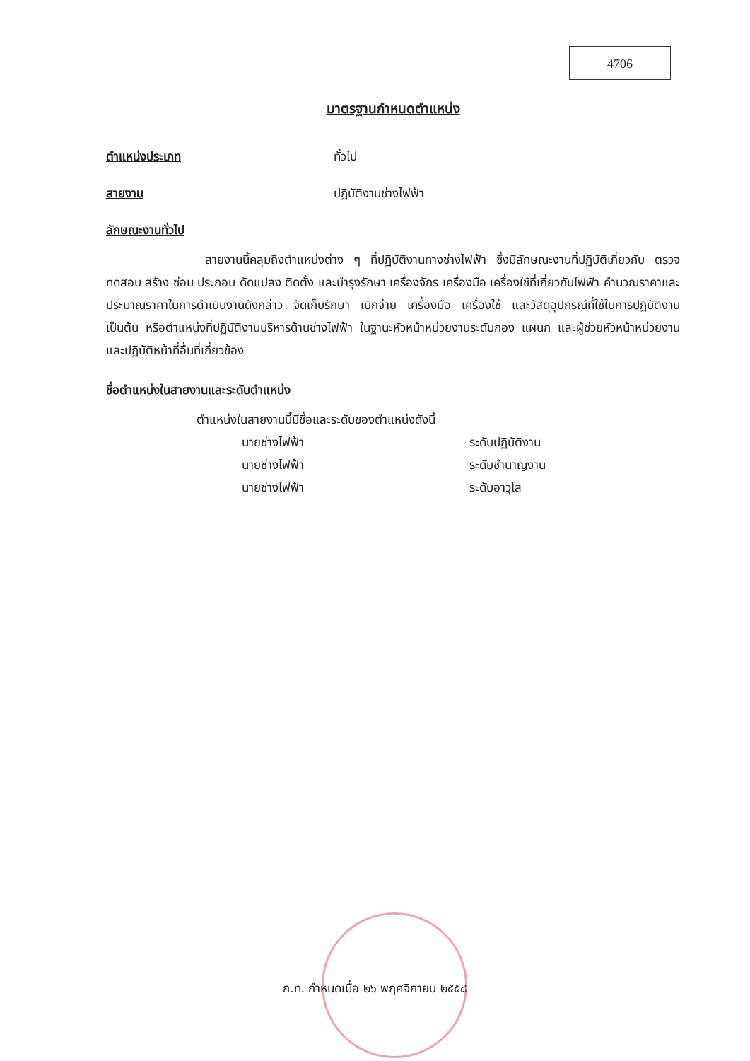4706
มาตรฐานกำหนดตำแหน่ง
ตำแหน่งประเภท ทั่วไป
สายงาน ปฏิบัติงานช่างไฟฟ้า
ลักษณะงานทั่วไป
สายงานนี้คลุมถึงตำแหน่งต่าง ๆ ที่ปฏิบัติงานทางช่างไฟฟ้า ซึ่งมีลักษณะงานที่ปฏิบัติเกี่ยวกับ ตรวจ ทดสอบ สร้าง ซ่อม ประกอบ ดัดแปลง ติดตั้ง และบำรุงรักษา เครื่องจักร เครื่องมือ เครื่องใช้ที่เกี่ยวกับไฟฟ้า คำนวณราคาและประมาณราคาในการดำเนินงานดังกล่าว จัดเก็บรักษา เบิกจ่าย เครื่องมือ เครื่องใช้ และวัสดุอุปกรณ์ที่ใช้ในการปฏิบัติงาน เป็นต้น หรือตำแหน่งที่ปฏิบัติงานบริหารด้านช่างไฟฟ้า ในฐานะหัวหน้าหน่วยงานระดับกอง แผนก และผู้ช่วยหัวหน้าหน่วยงาน และปฏิบัติหน้าที่อื่นที่เกี่ยวข้อง
ชื่อตำแหน่งในสายงานและระดับตำแหน่ง
ตำแหน่งในสายงานนี้มีชื่อและระดับของตำแหน่งดังนี้
นายช่างไฟฟ้า ระดับปฏิบัติงาน
นายช่างไฟฟ้า ระดับชำนาญงาน
นายช่างไฟฟ้า ระดับอาวุโส
ก.ท. กำหนดเมื่อ ๒๖ พฤศจิกายน ๒๕๕๘